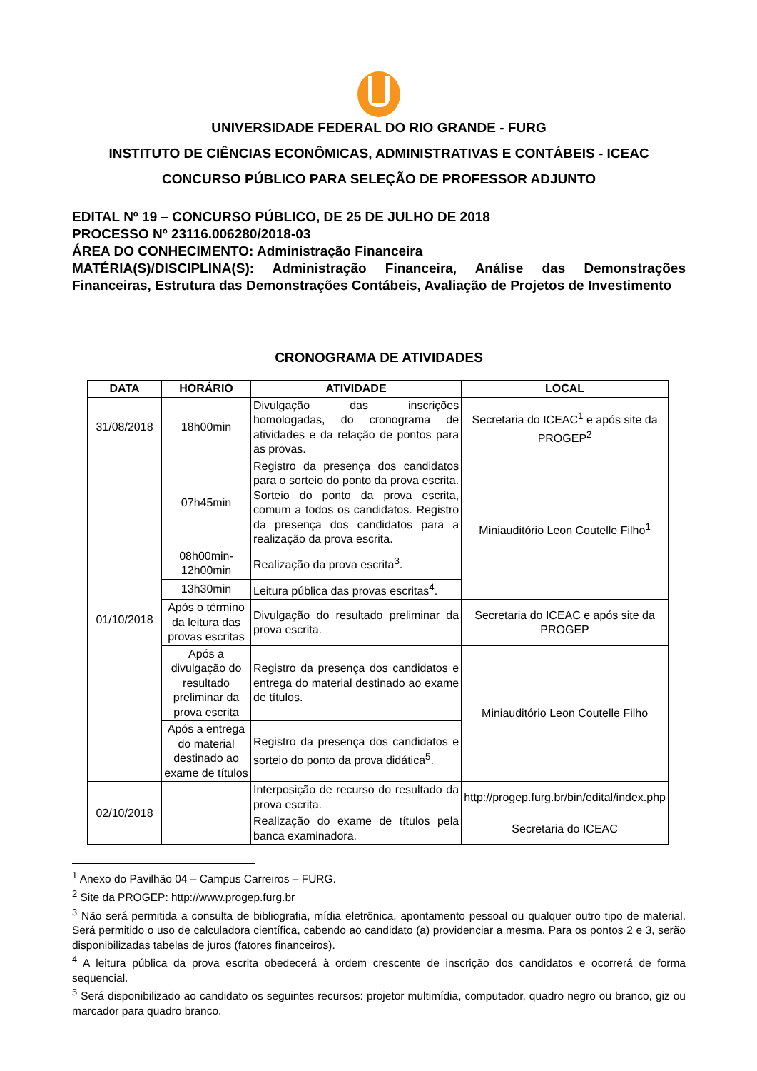UNIVERSIDADE FEDERAL DO RIO GRANDE - FURG
INSTITUTO DE CIÊNCIAS ECONÔMICAS, ADMINISTRATIVAS E CONTÁBEIS - ICEAC
CONCURSO PÚBLICO PARA SELEÇÃO DE PROFESSOR ADJUNTO
EDITAL Nº 19 – CONCURSO PÚBLICO, DE 25 DE JULHO DE 2018
PROCESSO Nº 23116.006280/2018-03
ÁREA DO CONHECIMENTO: Administração Financeira
MATÉRIA(S)/DISCIPLINA(S): Administração Financeira, Análise das Demonstrações Financeiras, Estrutura das Demonstrações Contábeis, Avaliação de Projetos de Investimento
CRONOGRAMA DE ATIVIDADES
| DATA | HORÁRIO | ATIVIDADE | LOCAL |
| --- | --- | --- | --- |
| 31/08/2018 | 18h00min | Divulgação das inscrições homologadas, do cronograma de atividades e da relação de pontos para as provas. | Secretaria do ICEAC<sup>1</sup> e após site da PROGEP<sup>2</sup> |
| 01/10/2018 | 07h45min | Registro da presença dos candidatos para o sorteio do ponto da prova escrita. Sorteio do ponto da prova escrita, comum a todos os candidatos. Registro da presença dos candidatos para a realização da prova escrita. | Miniauditório Leon Coutelle Filho<sup>1</sup> |
| | 08h00min-12h00min | Realização da prova escrita<sup>3</sup>. | |
| | 13h30min | Leitura pública das provas escritas<sup>4</sup>. | |
| | Após o término da leitura das provas escritas | Divulgação do resultado preliminar da prova escrita. | Secretaria do ICEAC e após site da PROGEP |
| | Após a divulgação do resultado preliminar da prova escrita | Registro da presença dos candidatos e entrega do material destinado ao exame de títulos. | Miniauditório Leon Coutelle Filho |
| | Após a entrega do material destinado ao exame de títulos | Registro da presença dos candidatos e sorteio do ponto da prova didática<sup>5</sup>. | |
| 02/10/2018 | | Interposição de recurso do resultado da prova escrita. | http://progep.furg.br/bin/edital/index.php |
| | | Realização do exame de títulos pela banca examinadora. | Secretaria do ICEAC |
<sup>1</sup> Anexo do Pavilhão 04 – Campus Carreiros – FURG.
<sup>2</sup> Site da PROGEP: http://www.progep.furg.br
<sup>3</sup> Não será permitida a consulta de bibliografia, mídia eletrônica, apontamento pessoal ou qualquer outro tipo de material. Será permitido o uso de calculadora científica, cabendo ao candidato (a) providenciar a mesma. Para os pontos 2 e 3, serão disponibilizadas tabelas de juros (fatores financeiros).
<sup>4</sup> A leitura pública da prova escrita obedecerá à ordem crescente de inscrição dos candidatos e ocorrerá de forma sequencial.
<sup>5</sup> Será disponibilizado ao candidato os seguintes recursos: projetor multimídia, computador, quadro negro ou branco, giz ou marcador para quadro branco.